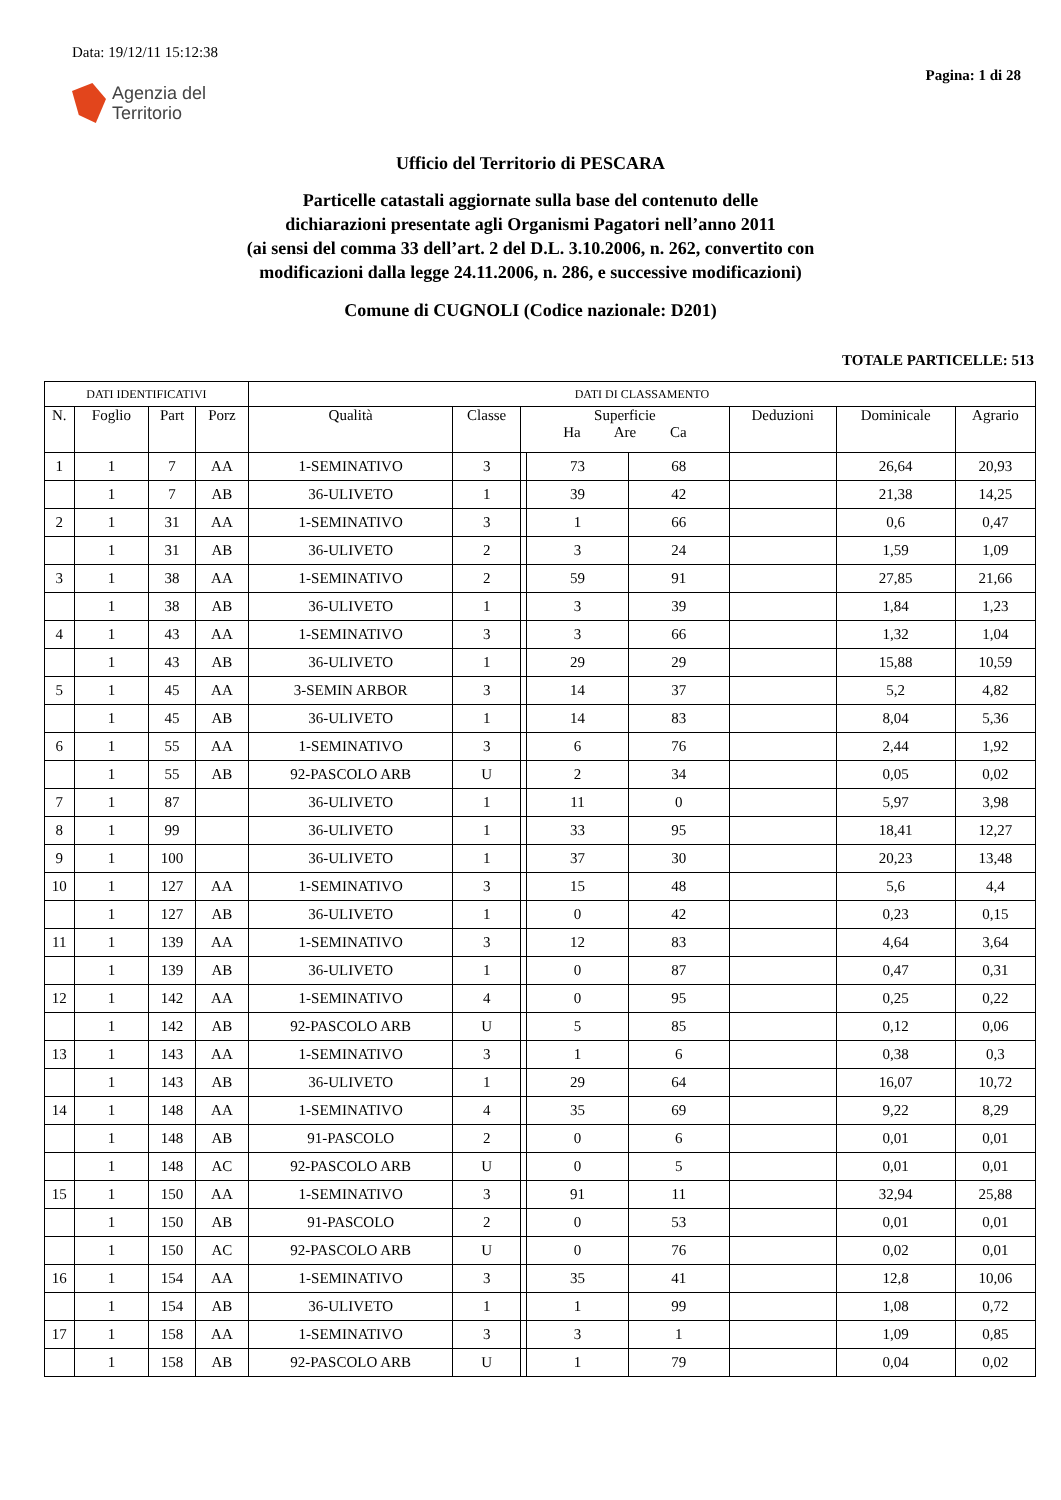Data: 19/12/11 15:12:38
Agenzia del
Territorio
Pagina: 1 di 28
Ufficio del Territorio di PESCARA
Particelle catastali aggiornate sulla base del contenuto delle
dichiarazioni presentate agli Organismi Pagatori nell’anno 2011
(ai sensi del comma 33 dell’art. 2 del D.L. 3.10.2006, n. 262, convertito con
modificazioni dalla legge 24.11.2006, n. 286, e successive modificazioni)
Comune di CUGNOLI (Codice nazionale: D201)
TOTALE PARTICELLE: 513
| DATI IDENTIFICATIVI | | | | DATI DI CLASSAMENTO | | | | | | | |
| --- | --- | --- | --- | --- | --- | --- | --- | --- | --- | --- | --- |
| N. | Foglio | Part | Porz | Qualità | Classe | Superficie Ha Are Ca | | | Deduzioni | Dominicale | Agrario |
| 1 | 1 | 7 | AA | 1-SEMINATIVO | 3 | | 73 | 68 | | 26,64 | 20,93 |
| | 1 | 7 | AB | 36-ULIVETO | 1 | | 39 | 42 | | 21,38 | 14,25 |
| 2 | 1 | 31 | AA | 1-SEMINATIVO | 3 | | 1 | 66 | | 0,6 | 0,47 |
| | 1 | 31 | AB | 36-ULIVETO | 2 | | 3 | 24 | | 1,59 | 1,09 |
| 3 | 1 | 38 | AA | 1-SEMINATIVO | 2 | | 59 | 91 | | 27,85 | 21,66 |
| | 1 | 38 | AB | 36-ULIVETO | 1 | | 3 | 39 | | 1,84 | 1,23 |
| 4 | 1 | 43 | AA | 1-SEMINATIVO | 3 | | 3 | 66 | | 1,32 | 1,04 |
| | 1 | 43 | AB | 36-ULIVETO | 1 | | 29 | 29 | | 15,88 | 10,59 |
| 5 | 1 | 45 | AA | 3-SEMIN ARBOR | 3 | | 14 | 37 | | 5,2 | 4,82 |
| | 1 | 45 | AB | 36-ULIVETO | 1 | | 14 | 83 | | 8,04 | 5,36 |
| 6 | 1 | 55 | AA | 1-SEMINATIVO | 3 | | 6 | 76 | | 2,44 | 1,92 |
| | 1 | 55 | AB | 92-PASCOLO ARB | U | | 2 | 34 | | 0,05 | 0,02 |
| 7 | 1 | 87 | | 36-ULIVETO | 1 | | 11 | 0 | | 5,97 | 3,98 |
| 8 | 1 | 99 | | 36-ULIVETO | 1 | | 33 | 95 | | 18,41 | 12,27 |
| 9 | 1 | 100 | | 36-ULIVETO | 1 | | 37 | 30 | | 20,23 | 13,48 |
| 10 | 1 | 127 | AA | 1-SEMINATIVO | 3 | | 15 | 48 | | 5,6 | 4,4 |
| | 1 | 127 | AB | 36-ULIVETO | 1 | | 0 | 42 | | 0,23 | 0,15 |
| 11 | 1 | 139 | AA | 1-SEMINATIVO | 3 | | 12 | 83 | | 4,64 | 3,64 |
| | 1 | 139 | AB | 36-ULIVETO | 1 | | 0 | 87 | | 0,47 | 0,31 |
| 12 | 1 | 142 | AA | 1-SEMINATIVO | 4 | | 0 | 95 | | 0,25 | 0,22 |
| | 1 | 142 | AB | 92-PASCOLO ARB | U | | 5 | 85 | | 0,12 | 0,06 |
| 13 | 1 | 143 | AA | 1-SEMINATIVO | 3 | | 1 | 6 | | 0,38 | 0,3 |
| | 1 | 143 | AB | 36-ULIVETO | 1 | | 29 | 64 | | 16,07 | 10,72 |
| 14 | 1 | 148 | AA | 1-SEMINATIVO | 4 | | 35 | 69 | | 9,22 | 8,29 |
| | 1 | 148 | AB | 91-PASCOLO | 2 | | 0 | 6 | | 0,01 | 0,01 |
| | 1 | 148 | AC | 92-PASCOLO ARB | U | | 0 | 5 | | 0,01 | 0,01 |
| 15 | 1 | 150 | AA | 1-SEMINATIVO | 3 | | 91 | 11 | | 32,94 | 25,88 |
| | 1 | 150 | AB | 91-PASCOLO | 2 | | 0 | 53 | | 0,01 | 0,01 |
| | 1 | 150 | AC | 92-PASCOLO ARB | U | | 0 | 76 | | 0,02 | 0,01 |
| 16 | 1 | 154 | AA | 1-SEMINATIVO | 3 | | 35 | 41 | | 12,8 | 10,06 |
| | 1 | 154 | AB | 36-ULIVETO | 1 | | 1 | 99 | | 1,08 | 0,72 |
| 17 | 1 | 158 | AA | 1-SEMINATIVO | 3 | | 3 | 1 | | 1,09 | 0,85 |
| | 1 | 158 | AB | 92-PASCOLO ARB | U | | 1 | 79 | | 0,04 | 0,02 |